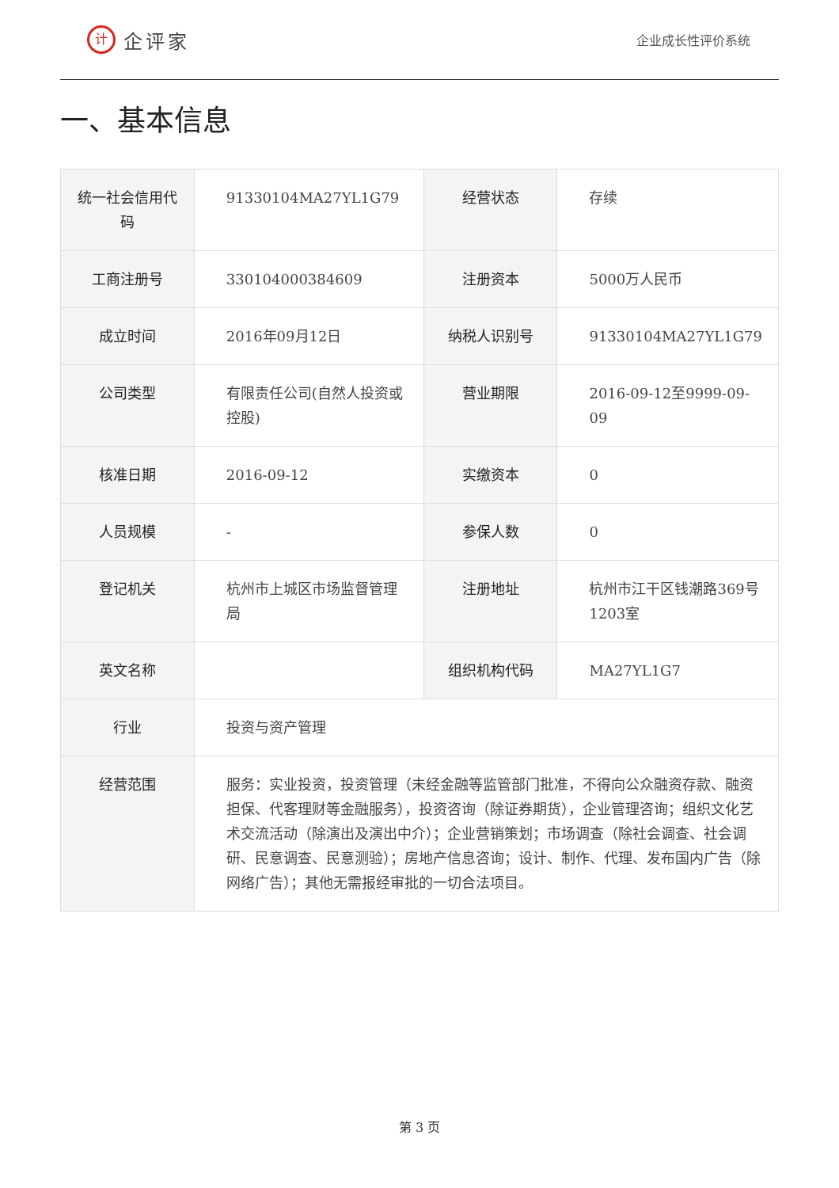计企评家
企业成长性评价系统
一、基本信息
| 统一社会信用代码 | 91330104MA27YL1G79 | 经营状态 | 存续 |
| 工商注册号 | 330104000384609 | 注册资本 | 5000万人民币 |
| 成立时间 | 2016年09月12日 | 纳税人识别号 | 91330104MA27YL1G79 |
| 公司类型 | 有限责任公司(自然人投资或控股) | 营业期限 | 2016-09-12至9999-09-09 |
| 核准日期 | 2016-09-12 | 实缴资本 | 0 |
| 人员规模 | - | 参保人数 | 0 |
| 登记机关 | 杭州市上城区市场监督管理局 | 注册地址 | 杭州市江干区钱潮路369号1203室 |
| 英文名称 | | 组织机构代码 | MA27YL1G7 |
| 行业 | 投资与资产管理 | | |
| 经营范围 | 服务：实业投资，投资管理（未经金融等监管部门批准，不得向公众融资存款、融资担保、代客理财等金融服务），投资咨询（除证券期货），企业管理咨询；组织文化艺术交流活动（除演出及演出中介）；企业营销策划；市场调查（除社会调查、社会调研、民意调查、民意测验）；房地产信息咨询；设计、制作、代理、发布国内广告（除网络广告）；其他无需报经审批的一切合法项目。 | | |
第 3 页